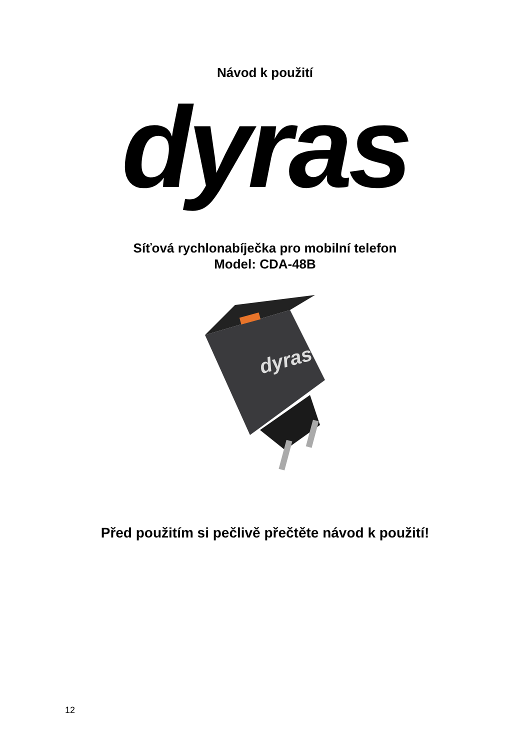Návod k použití
dyras
Síťová rychlonabíječka pro mobilní telefon
Model: CDA-48B
dyras
Před použitím si pečlivě přečtěte návod k použití!
12